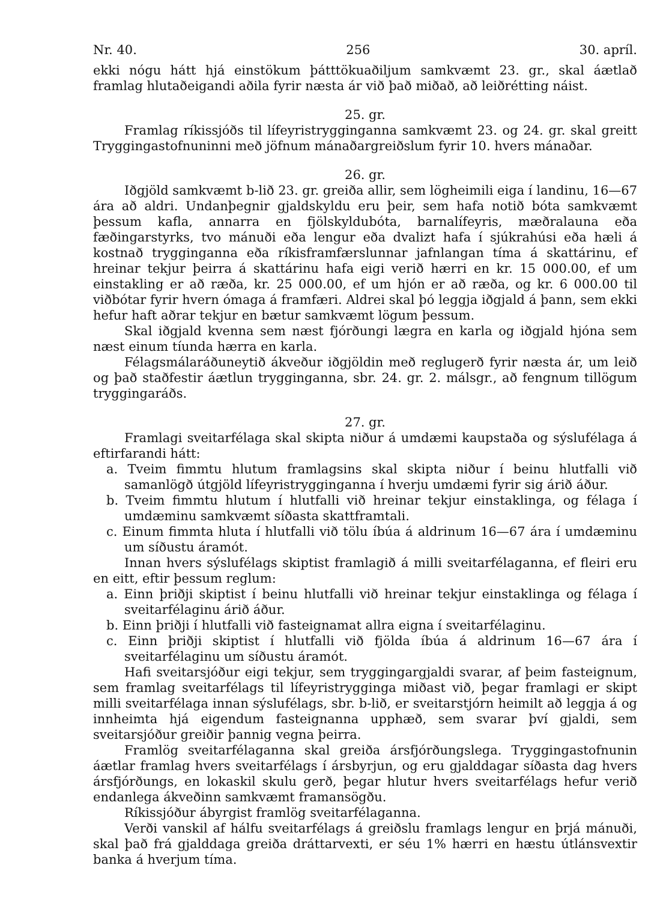Nr. 40. 256 30. apríl.
ekki nógu hátt hjá einstökum þátttökuaðiljum samkvæmt 23. gr., skal áætlað framlag hlutaðeigandi aðila fyrir næsta ár við það miðað, að leiðrétting náist.
25. gr.
Framlag ríkissjóðs til lífeyristrygginganna samkvæmt 23. og 24. gr. skal greitt Tryggingastofnuninni með jöfnum mánaðargreiðslum fyrir 10. hvers mánaðar.
26. gr.
Iðgjöld samkvæmt b-lið 23. gr. greiða allir, sem lögheimili eiga í landinu, 16—67 ára að aldri. Undanþegnir gjaldskyldu eru þeir, sem hafa notið bóta samkvæmt þessum kafla, annarra en fjölskyldubóta, barnalífeyris, mæðralauna eða fæðingarstyrks, tvo mánuði eða lengur eða dvalizt hafa í sjúkrahúsi eða hæli á kostnað trygginganna eða ríkisframfærslunnar jafnlangan tíma á skattárinu, ef hreinar tekjur þeirra á skattárinu hafa eigi verið hærri en kr. 15 000.00, ef um einstakling er að ræða, kr. 25 000.00, ef um hjón er að ræða, og kr. 6 000.00 til viðbótar fyrir hvern ómaga á framfæri. Aldrei skal þó leggja iðgjald á þann, sem ekki hefur haft aðrar tekjur en bætur samkvæmt lögum þessum.
Skal iðgjald kvenna sem næst fjórðungi lægra en karla og iðgjald hjóna sem næst einum tíunda hærra en karla.
Félagsmálaráðuneytið ákveður iðgjöldin með reglugerð fyrir næsta ár, um leið og það staðfestir áætlun trygginganna, sbr. 24. gr. 2. málsgr., að fengnum tillögum tryggingaráðs.
27. gr.
Framlagi sveitarfélaga skal skipta niður á umdæmi kaupstaða og sýslufélaga á eftirfarandi hátt:
a. Tveim fimmtu hlutum framlagsins skal skipta niður í beinu hlutfalli við samanlögð útgjöld lífeyristrygginganna í hverju umdæmi fyrir sig árið áður.
b. Tveim fimmtu hlutum í hlutfalli við hreinar tekjur einstaklinga, og félaga í umdæminu samkvæmt síðasta skattframtali.
c. Einum fimmta hluta í hlutfalli við tölu íbúa á aldrinum 16—67 ára í umdæminu um síðustu áramót.
Innan hvers sýslufélags skiptist framlagið á milli sveitarfélaganna, ef fleiri eru en eitt, eftir þessum reglum:
a. Einn þriðji skiptist í beinu hlutfalli við hreinar tekjur einstaklinga og félaga í sveitarfélaginu árið áður.
b. Einn þriðji í hlutfalli við fasteignamat allra eigna í sveitarfélaginu.
c. Einn þriðji skiptist í hlutfalli við fjölda íbúa á aldrinum 16—67 ára í sveitarfélaginu um síðustu áramót.
Hafi sveitarsjóður eigi tekjur, sem tryggingargjaldi svarar, af þeim fasteignum, sem framlag sveitarfélags til lífeyristrygginga miðast við, þegar framlagi er skipt milli sveitarfélaga innan sýslufélags, sbr. b-lið, er sveitarstjórn heimilt að leggja á og innheimta hjá eigendum fasteignanna upphæð, sem svarar því gjaldi, sem sveitarsjóður greiðir þannig vegna þeirra.
Framlög sveitarfélaganna skal greiða ársfjórðungslega. Tryggingastofnunin áætlar framlag hvers sveitarfélags í ársbyrjun, og eru gjalddagar síðasta dag hvers ársfjórðungs, en lokaskil skulu gerð, þegar hlutur hvers sveitarfélags hefur verið endanlega ákveðinn samkvæmt framansögðu.
Ríkissjóður ábyrgist framlög sveitarfélaganna.
Verði vanskil af hálfu sveitarfélags á greiðslu framlags lengur en þrjá mánuði, skal það frá gjalddaga greiða dráttarvexti, er séu 1% hærri en hæstu útlánsvextir banka á hverjum tíma.